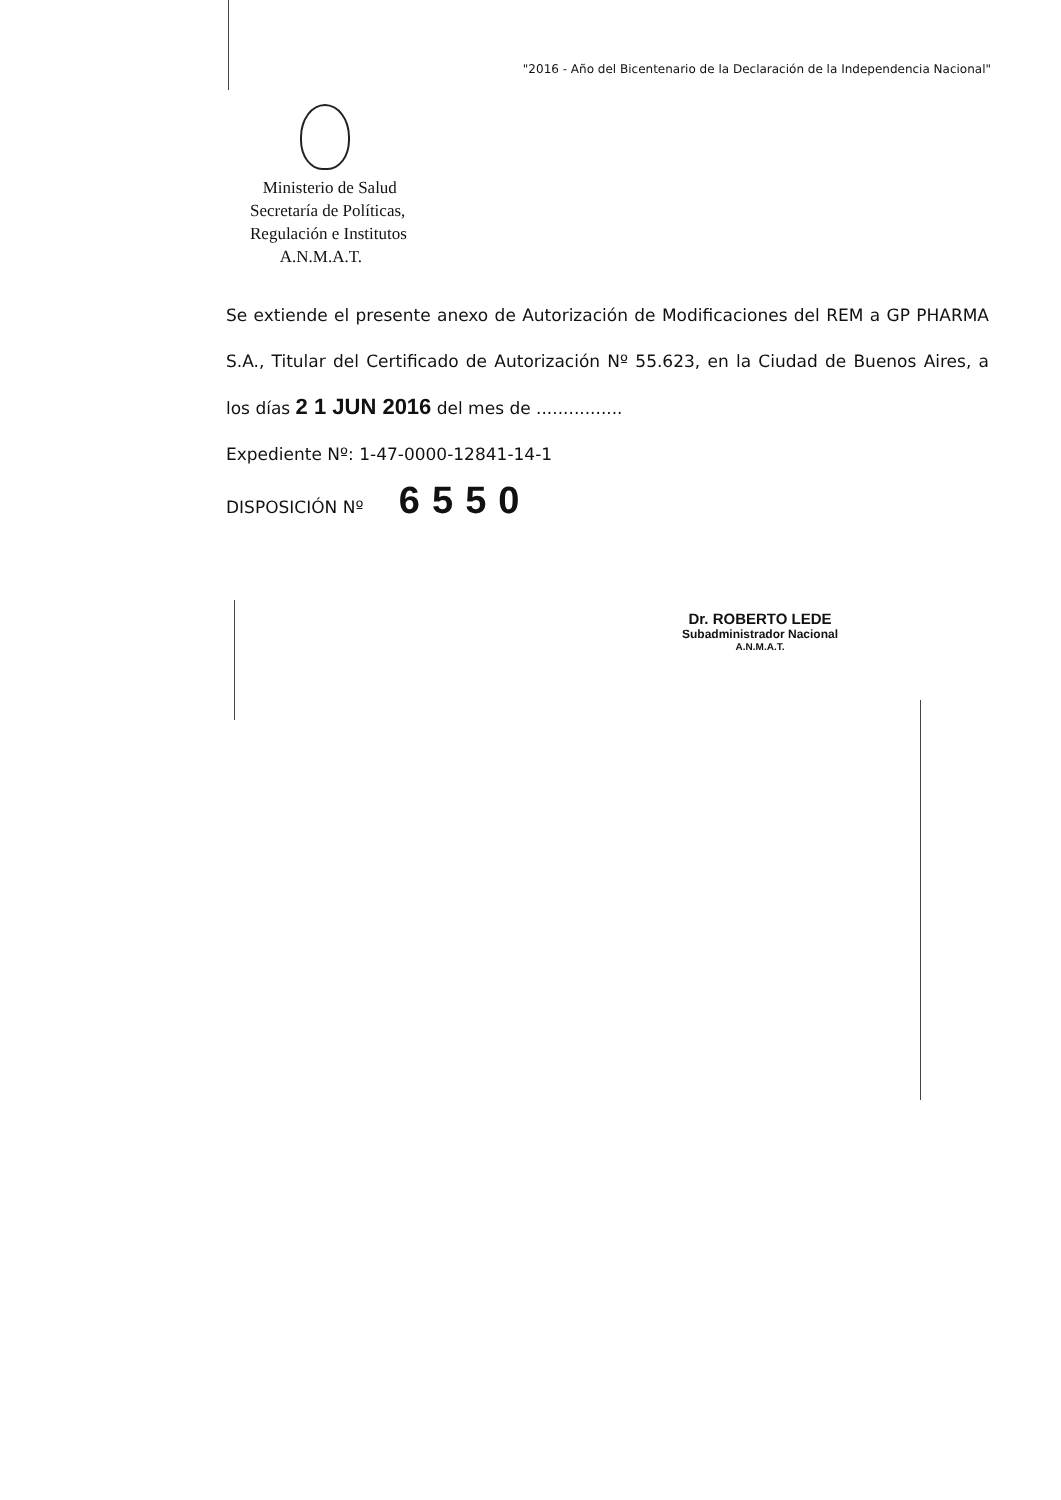"2016 - Año del Bicentenario de la Declaración de la Independencia Nacional"
Ministerio de Salud
Secretaría de Políticas,
Regulación e Institutos
A.N.M.A.T.
Se extiende el presente anexo de Autorización de Modificaciones del REM a GP PHARMA S.A., Titular del Certificado de Autorización Nº 55.623, en la Ciudad de Buenos Aires, a los días 2 1 JUN 2016 del mes de ................
Expediente Nº: 1-47-0000-12841-14-1
DISPOSICIÓN Nº 6550
Dr. ROBERTO LEDE
Subadministrador Nacional
A.N.M.A.T.